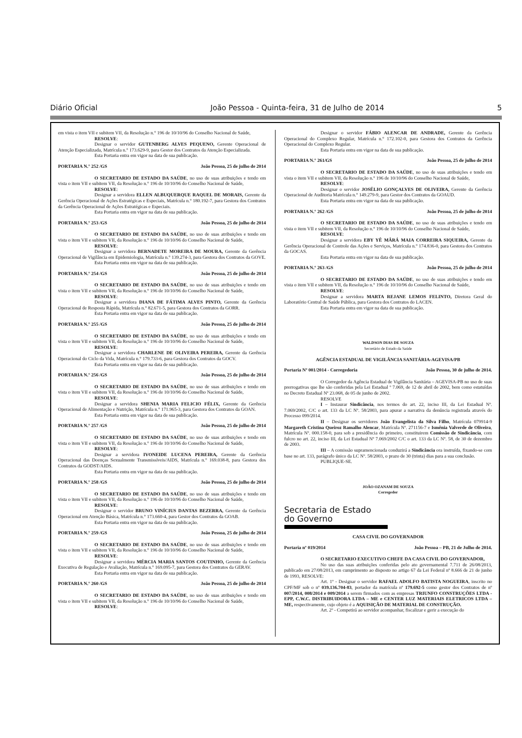Diário Oficial João Pessoa - Quinta-feira, 31 de Julho de 2014 5
em vista o item VII e subitem VII, da Resolução n.° 196 de 10/10/96 do Conselho Nacional de Saúde,
RESOLVE:
Designar o servidor GUTENBERG ALVES PEQUENO, Gerente Operacional de Atenção Especializada, Matrícula n.° 173.629-9, para Gestor dos Contratos da Atenção Especializada.
Esta Portaria entra em vigor na data de sua publicação.
PORTARIA N.° 252 /GS João Pessoa, 25 de julho de 2014
O SECRETARIO DE ESTADO DA SAÚDE, no uso de suas atribuições e tendo em vista o item VII e subitem VII, da Resolução n.° 196 de 10/10/96 do Conselho Nacional de Saúde,
RESOLVE:
Designar a servidora ELLEN ALBUQUERQUE RAQUEL DE MORAIS, Gerente da Gerência Operacional de Ações Estratégicas e Especiais, Matrícula n.° 180.192-7, para Gestora dos Contratos da Gerência Operacional de Ações Estratégicas e Especiais.
Esta Portaria entra em vigor na data de sua publicação.
PORTARIA N.° 253 /GS João Pessoa, 25 de julho de 2014
O SECRETARIO DE ESTADO DA SAÚDE, no uso de suas atribuições e tendo em vista o item VII e subitem VII, da Resolução n.° 196 de 10/10/96 do Conselho Nacional de Saúde,
RESOLVE:
Designar a servidora BERNADETE MOREIRA DE MOURA, Gerente da Gerência Operacional de Vigilância em Epidemiologia, Matrícula n.° 139.274-3, para Gestora dos Contratos da GOVE.
Esta Portaria entra em vigor na data de sua publicação.
PORTARIA N.° 254 /GS João Pessoa, 25 de julho de 2014
O SECRETARIO DE ESTADO DA SAÚDE, no uso de suas atribuições e tendo em vista o item VII e subitem VII, da Resolução n.° 196 de 10/10/96 do Conselho Nacional de Saúde,
RESOLVE:
Designar a servidora DIANA DE FÁTIMA ALVES PINTO, Gerente da Gerência Operacional de Resposta Rápida, Matrícula n.° 82.671-5, para Gestora dos Contratos da GORR.
Esta Portaria entra em vigor na data de sua publicação.
PORTARIA N.° 255 /GS João Pessoa, 25 de julho de 2014
O SECRETARIO DE ESTADO DA SAÚDE, no uso de suas atribuições e tendo em vista o item VII e subitem VII, da Resolução n.° 196 de 10/10/96 do Conselho Nacional de Saúde,
RESOLVE:
Designar a servidora CHARLENE DE OLIVEIRA PEREIRA, Gerente da Gerência Operacional do Ciclo da Vida, Matrícula n.° 179.733-6, para Gestora dos Contratos da GOCV.
Esta Portaria entra em vigor na data de sua publicação.
PORTARIA N.° 256 /GS João Pessoa, 25 de julho de 2014
O SECRETARIO DE ESTADO DA SAÚDE, no uso de suas atribuições e tendo em vista o item VII e subitem VII, da Resolução n.° 196 de 10/10/96 do Conselho Nacional de Saúde,
RESOLVE:
Designar a servidora SHENIA MARIA FELICIO FÉLIX, Gerente da Gerência Operacional de Alimentação e Nutrição, Matrícula n.° 171.965-3, para Gestora dos Contratos da GOAN.
Esta Portaria entra em vigor na data de sua publicação.
PORTARIA N.° 257 /GS João Pessoa, 25 de julho de 2014
O SECRETARIO DE ESTADO DA SAÚDE, no uso de suas atribuições e tendo em vista o item VII e subitem VII, da Resolução n.° 196 de 10/10/96 do Conselho Nacional de Saúde,
RESOLVE:
Designar a servidora IVONEIDE LUCENA PEREIRA, Gerente da Gerência Operacional das Doenças Sexualmente Transmissíveis/AIDS, Matrícula n.° 169.038-8, para Gestora dos Contratos da GODST/AIDS.
Esta Portaria entra em vigor na data de sua publicação.
PORTARIA N.° 258 /GS João Pessoa, 25 de julho de 2014
O SECRETARIO DE ESTADO DA SAÚDE, no uso de suas atribuições e tendo em vista o item VII e subitem VII, da Resolução n.° 196 de 10/10/96 do Conselho Nacional de Saúde,
RESOLVE:
Designar o servidor BRUNO VINÍCIUS DANTAS BEZERRA, Gerente da Gerência Operacional em Atenção Básica, Matrícula n.° 173.660-4, para Gestor dos Contratos da GOAB.
Esta Portaria entra em vigor na data de sua publicação.
PORTARIA N.° 259 /GS João Pessoa, 25 de julho de 2014
O SECRETARIO DE ESTADO DA SAÚDE, no uso de suas atribuições e tendo em vista o item VII e subitem VII, da Resolução n.° 196 de 10/10/96 do Conselho Nacional de Saúde,
RESOLVE:
Designar a servidora MÉRCIA MARIA SANTOS COUTINHO, Gerente da Gerência Executiva de Regulação e Avaliação, Matrícula n.° 169.095-7, para Gestora dos Contratos da GERAV.
Esta Portaria entra em vigor na data de sua publicação.
PORTARIA N.° 260 /GS João Pessoa, 25 de julho de 2014
O SECRETARIO DE ESTADO DA SAÚDE, no uso de suas atribuições e tendo em vista o item VII e subitem VII, da Resolução n.° 196 de 10/10/96 do Conselho Nacional de Saúde,
RESOLVE:
Designar o servidor FÁBIO ALENCAR DE ANDRADE, Gerente da Gerência Operacional do Complexo Regular, Matrícula n.° 172.102-0, para Gestora dos Contratos da Gerência Operacional do Complexo Regular.
Esta Portaria entra em vigor na data de sua publicação.
PORTARIA N.° 261/GS João Pessoa, 25 de julho de 2014
O SECRETARIO DE ESTADO DA SAÚDE, no uso de suas atribuições e tendo em vista o item VII e subitem VII, da Resolução n.° 196 de 10/10/96 do Conselho Nacional de Saúde,
RESOLVE:
Designar o servidor JOSÉLIO GONÇALVES DE OLIVEIRA, Gerente da Gerência Operacional de Auditoria Matrícula n.° 149.279-9, para Gestor dos Contratos da GOAUD.
Esta Portaria entra em vigor na data de sua publicação.
PORTARIA N.° 262 /GS João Pessoa, 25 de julho de 2014
O SECRETARIO DE ESTADO DA SAÚDE, no uso de suas atribuições e tendo em vista o item VII e subitem VII, da Resolução n.° 196 de 10/10/96 do Conselho Nacional de Saúde,
RESOLVE:
Designar a servidora EBY YÊ MÂRÁ MAIA CORREIRA SIQUEIRA, Gerente da Gerência Operacional de Controle das Ações e Serviços, Matrícula n.° 174.836-0, para Gestora dos Contratos da GOCAS.
Esta Portaria entra em vigor na data de sua publicação.
PORTARIA N.° 263 /GS João Pessoa, 25 de julho de 2014
O SECRETARIO DE ESTADO DA SAÚDE, no uso de suas atribuições e tendo em vista o item VII e subitem VII, da Resolução n.° 196 de 10/10/96 do Conselho Nacional de Saúde,
RESOLVE:
Designar a servidora MARTA REJANE LEMOS FELINTO, Diretora Geral do Laboratório Central de Saúde Pública, para Gestora dos Contratos do LACEN.
Esta Portaria entra em vigor na data de sua publicação.
WALDSON DIAS DE SOUZA
Secretário de Estado da Saúde
AGÊNCIA ESTADUAL DE VIGILÂNCIA SANITÁRIA-AGEVISA/PB
Portaria Nº 001/2014 - Corregedoria João Pessoa, 30 de julho de 2014.
O Corregedor da Agência Estadual de Vigilância Sanitária – AGEVISA-PB no uso de suas prerrogativas que lhe são conferidas pela Lei Estadual º 7.069, de 12 de abril de 2002, bem como estatuídas no Decreto Estadual Nº 23.068, de 05 de junho de 2002.
RESOLVE
I – Instaurar Sindicância, nos termos do art. 22, inciso III, da Lei Estadual Nº. 7.069/2002, C/C o art. 133 da LC Nº. 58/2003, para apurar a narrativa da denúncia registrada através do Processo 099/2014.
II – Designar os servidores João Evangelista da Silva Filho, Matrícula 079914-9 Margareth Cristina Queiroz Ramalho Alencar, Matrícula Nº. 271156-7 e Ismênia Valverde de Oliveira, Matrícula Nº. 000.158-0, para sob a presidência do primeiro, constituirem Comissão de Sindicância, com fulcro no art. 22, inciso III, da Lei Estadual Nº 7.069/2002 C/C o art. 133 da LC Nº. 58, de 30 de dezembro de 2003.
III – A comissão supramencionada conduzirá a Sindicância ora instruída, fixando-se com base no art. 133, parágrafo único da LC Nº. 58/2003, o prazo de 30 (trinta) dias para a sua conclusão.
PUBLIQUE-SE.
JOÃO OZANAM DE SOUZA
Corregedor
Secretaria de Estado
do Governo
CASA CIVIL DO GOVERNADOR
Portaria nº 019/2014 João Pessoa – PB, 21 de Julho de 2014.
O SECRETARIO EXECUTIVO CHEFE DA CASA CIVIL DO GOVERNADOR,
No uso das suas atribuições conferidas pelo ato governamental 7.711 de 26/08/2013, publicado em 27/08/2013, em cumprimento ao disposto no artigo 67 da Lei Federal nº 8.666 de 21 de junho de 1993, RESOLVE:
Art. 1º - Designar o servidor RAFAEL ADOLFO BATISTA NOGUEIRA, inscrito no CPF/MF sob o nº 039.136.704-83, portador da matrícula nº 179.692-5 como gestor dos Contratos de nº 007/2014, 008/2014 e 009/2014 a serem firmados com as empresas TRIUNFO CONSTRUÇÕES LTDA - EPP, C.W.C. DISTRIBUIDORA LTDA – ME e CENTER LUZ MATERIAIS ELETRICOS LTDA – ME, respectivamente, cujo objeto é a AQUISIÇÃO DE MATERIAL DE CONSTRUÇÃO.
Art. 2º - Competirá ao servidor acompanhar, fiscalizar e gerir a execução do